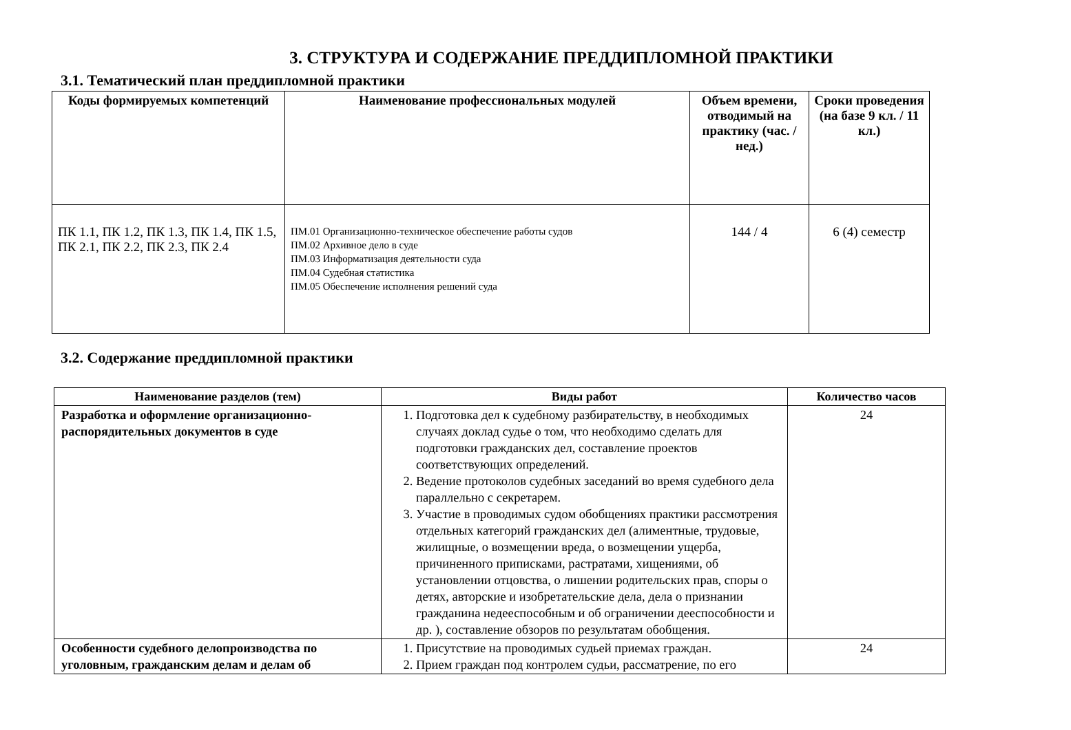3. СТРУКТУРА И СОДЕРЖАНИЕ ПРЕДДИПЛОМНОЙ ПРАКТИКИ
3.1. Тематический план преддипломной практики
| Коды формируемых компетенций | Наименование профессиональных модулей | Объем времени, отводимый на практику (час. / нед.) | Сроки проведения (на базе 9 кл. / 11 кл.) |
| --- | --- | --- | --- |
| ПК 1.1, ПК 1.2, ПК 1.3, ПК 1.4, ПК 1.5, ПК 2.1, ПК 2.2, ПК 2.3, ПК 2.4 | ПМ.01 Организационно-техническое обеспечение работы судов ПМ.02 Архивное дело в суде ПМ.03 Информатизация деятельности суда ПМ.04 Судебная статистика ПМ.05 Обеспечение исполнения решений суда | 144 / 4 | 6 (4) семестр |
3.2. Содержание преддипломной практики
| Наименование разделов (тем) | Виды работ | Количество часов |
| --- | --- | --- |
| Разработка и оформление организационно-распорядительных документов в суде | 1. Подготовка дел к судебному разбирательству, в необходимых случаях доклад судье о том, что необходимо сделать для подготовки гражданских дел, составление проектов соответствующих определений. 2. Ведение протоколов судебных заседаний во время судебного дела параллельно с секретарем. 3. Участие в проводимых судом обобщениях практики рассмотрения отдельных категорий гражданских дел (алиментные, трудовые, жилищные, о возмещении вреда, о возмещении ущерба, причиненного приписками, растратами, хищениями, об установлении отцовства, о лишении родительских прав, споры о детях, авторские и изобретательские дела, дела о признании гражданина недееспособным и об ограничении дееспособности и др. ), составление обзоров по результатам обобщения. | 24 |
| Особенности судебного делопроизводства по уголовным, гражданским делам и делам об | 1. Присутствие на проводимых судьей приемах граждан. 2. Прием граждан под контролем судьи, рассматрение, по его | 24 |